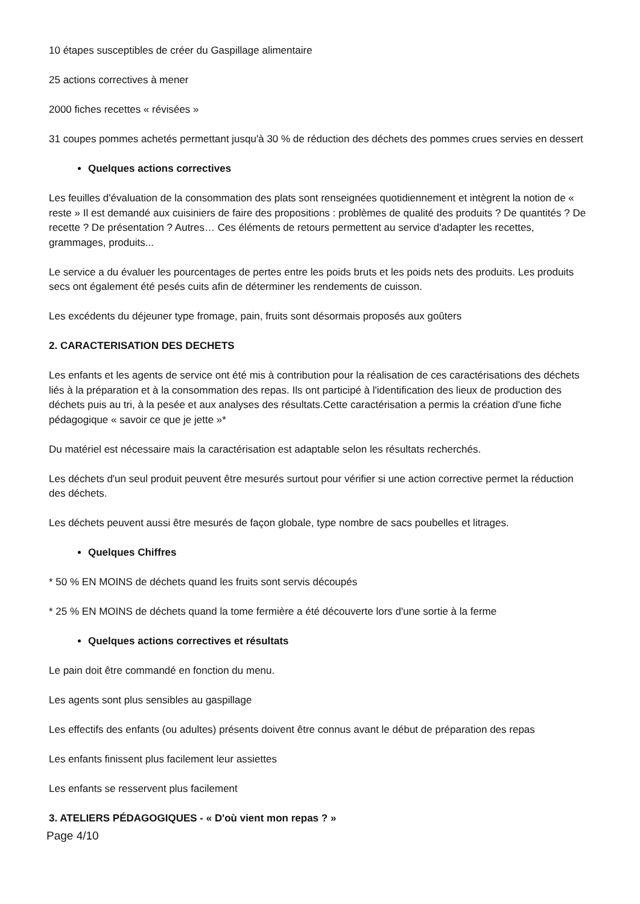10 étapes susceptibles de créer du Gaspillage alimentaire
25 actions correctives à mener
2000 fiches recettes « révisées »
31 coupes pommes achetés permettant jusqu'à 30 % de réduction des déchets des pommes crues servies en dessert
Quelques actions correctives
Les feuilles d'évaluation de la consommation des plats sont renseignées quotidiennement et intègrent la notion de « reste » Il est demandé aux cuisiniers de faire des propositions : problèmes de qualité des produits ? De quantités ? De recette ? De présentation ? Autres… Ces éléments de retours permettent au service d'adapter les recettes, grammages, produits...
Le service a du évaluer les pourcentages de pertes entre les poids bruts et les poids nets des produits. Les produits secs ont également été pesés cuits afin de déterminer les rendements de cuisson.
Les excédents du déjeuner type fromage, pain, fruits sont désormais proposés aux goûters
2. CARACTERISATION DES DECHETS
Les enfants et les agents de service ont été mis à contribution pour la réalisation de ces caractérisations des déchets liés à la préparation et à la consommation des repas. Ils ont participé à l'identification des lieux de production des déchets puis au tri, à la pesée et aux analyses des résultats.Cette caractérisation a permis la création d'une fiche pédagogique « savoir ce que je jette »*
Du matériel est nécessaire mais la caractérisation est adaptable selon les résultats recherchés.
Les déchets d'un seul produit peuvent être mesurés surtout pour vérifier si une action corrective permet la réduction des déchets.
Les déchets peuvent aussi être mesurés de façon globale, type nombre de sacs poubelles et litrages.
Quelques Chiffres
* 50 % EN MOINS de déchets quand les fruits sont servis découpés
* 25 % EN MOINS de déchets quand la tome fermière a été découverte lors d'une sortie à la ferme
Quelques actions correctives et résultats
Le pain doit être commandé en fonction du menu.
Les agents sont plus sensibles au gaspillage
Les effectifs des enfants (ou adultes) présents doivent être connus avant le début de préparation des repas
Les enfants finissent plus facilement leur assiettes
Les enfants se resservent plus facilement
3. ATELIERS PÉDAGOGIQUES - « D'où vient mon repas ? »
Page 4/10